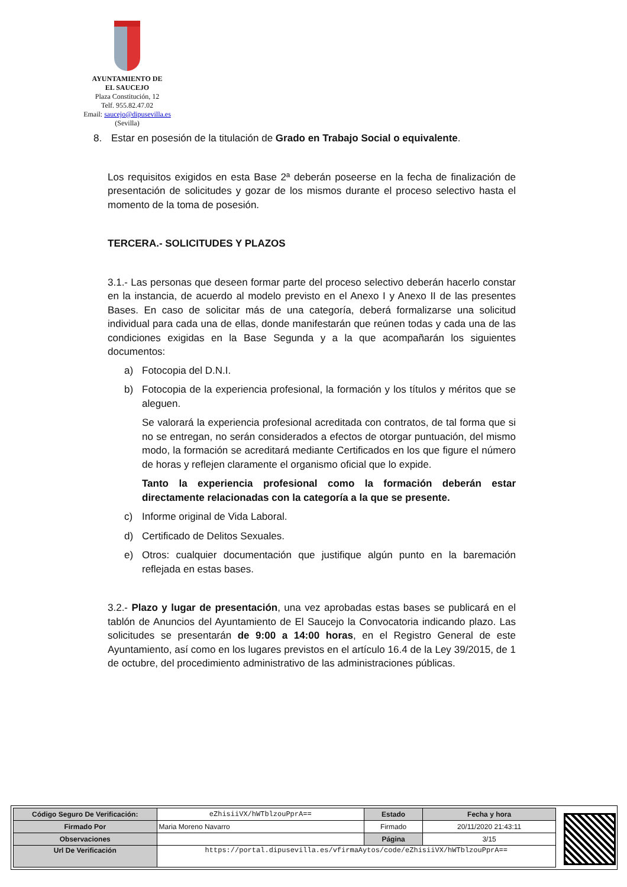AYUNTAMIENTO DE
EL SAUCEJO
Plaza Constitución, 12
Telf. 955.82.47.02
Email: saucejo@dipusevilla.es
(Sevilla)
8. Estar en posesión de la titulación de Grado en Trabajo Social o equivalente.
Los requisitos exigidos en esta Base 2ª deberán poseerse en la fecha de finalización de presentación de solicitudes y gozar de los mismos durante el proceso selectivo hasta el momento de la toma de posesión.
TERCERA.- SOLICITUDES Y PLAZOS
3.1.- Las personas que deseen formar parte del proceso selectivo deberán hacerlo constar en la instancia, de acuerdo al modelo previsto en el Anexo I y Anexo II de las presentes Bases. En caso de solicitar más de una categoría, deberá formalizarse una solicitud individual para cada una de ellas, donde manifestarán que reúnen todas y cada una de las condiciones exigidas en la Base Segunda y a la que acompañarán los siguientes documentos:
a) Fotocopia del D.N.I.
b) Fotocopia de la experiencia profesional, la formación y los títulos y méritos que se aleguen.
Se valorará la experiencia profesional acreditada con contratos, de tal forma que si no se entregan, no serán considerados a efectos de otorgar puntuación, del mismo modo, la formación se acreditará mediante Certificados en los que figure el número de horas y reflejen claramente el organismo oficial que lo expide.
Tanto la experiencia profesional como la formación deberán estar directamente relacionadas con la categoría a la que se presente.
c) Informe original de Vida Laboral.
d) Certificado de Delitos Sexuales.
e) Otros: cualquier documentación que justifique algún punto en la baremación reflejada en estas bases.
3.2.- Plazo y lugar de presentación, una vez aprobadas estas bases se publicará en el tablón de Anuncios del Ayuntamiento de El Saucejo la Convocatoria indicando plazo. Las solicitudes se presentarán de 9:00 a 14:00 horas, en el Registro General de este Ayuntamiento, así como en los lugares previstos en el artículo 16.4 de la Ley 39/2015, de 1 de octubre, del procedimiento administrativo de las administraciones públicas.
| Código Seguro De Verificación: | eZhisiiVX/hWTblzouPprA== | Estado | Fecha y hora |
| Firmado Por | Maria Moreno Navarro | Firmado | 20/11/2020 21:43:11 |
| Observaciones | | Página | 3/15 |
| Url De Verificación | https://portal.dipusevilla.es/vfirmaAytos/code/eZhisiiVX/hWTblzouPprA== | | |